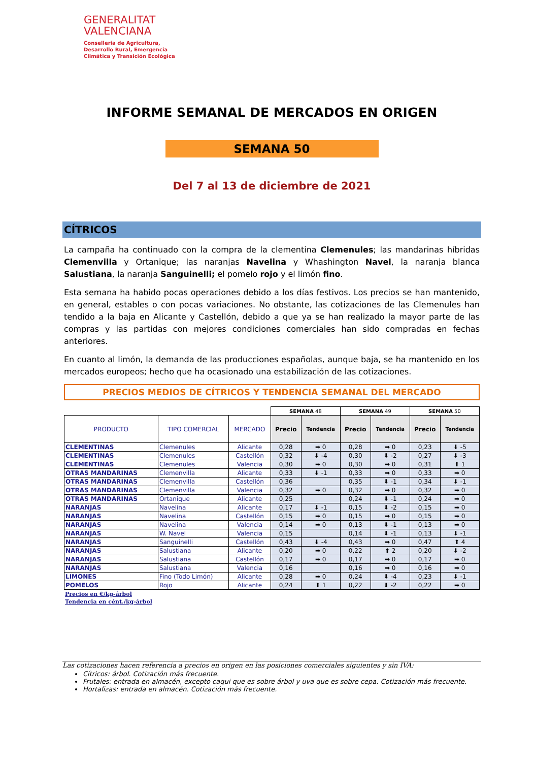GENERALITAT
VALENCIANA
Conselleria de Agricultura,
Desarrollo Rural, Emergencia
Climática y Transición Ecológica
INFORME SEMANAL DE MERCADOS EN ORIGEN
SEMANA 50
Del 7 al 13 de diciembre de 2021
CÍTRICOS
La campaña ha continuado con la compra de la clementina Clemenules; las mandarinas híbridas Clemenvilla y Ortanique; las naranjas Navelina y Whashington Navel, la naranja blanca Salustiana, la naranja Sanguinelli; el pomelo rojo y el limón fino.
Esta semana ha habido pocas operaciones debido a los días festivos. Los precios se han mantenido, en general, estables o con pocas variaciones. No obstante, las cotizaciones de las Clemenules han tendido a la baja en Alicante y Castellón, debido a que ya se han realizado la mayor parte de las compras y las partidas con mejores condiciones comerciales han sido compradas en fechas anteriores.
En cuanto al limón, la demanda de las producciones españolas, aunque baja, se ha mantenido en los mercados europeos; hecho que ha ocasionado una estabilización de las cotizaciones.
PRECIOS MEDIOS DE CÍTRICOS Y TENDENCIA SEMANAL DEL MERCADO
| | | | SEMANA 48 | | SEMANA 49 | | SEMANA 50 | |
| PRODUCTO | TIPO COMERCIAL | MERCADO | Precio | Tendencia | Precio | Tendencia | Precio | Tendencia |
| CLEMENTINAS | Clemenules | Alicante | 0,28 | ➡ 0 | 0,28 | ➡ 0 | 0,23 | ⬇ -5 |
| CLEMENTINAS | Clemenules | Castellón | 0,32 | ⬇ -4 | 0,30 | ⬇ -2 | 0,27 | ⬇ -3 |
| CLEMENTINAS | Clemenules | Valencia | 0,30 | ➡ 0 | 0,30 | ➡ 0 | 0,31 | ⬆ 1 |
| OTRAS MANDARINAS | Clemenvilla | Alicante | 0,33 | ⬇ -1 | 0,33 | ➡ 0 | 0,33 | ➡ 0 |
| OTRAS MANDARINAS | Clemenvilla | Castellón | 0,36 | | 0,35 | ⬇ -1 | 0,34 | ⬇ -1 |
| OTRAS MANDARINAS | Clemenvilla | Valencia | 0,32 | ➡ 0 | 0,32 | ➡ 0 | 0,32 | ➡ 0 |
| OTRAS MANDARINAS | Ortanique | Alicante | 0,25 | | 0,24 | ⬇ -1 | 0,24 | ➡ 0 |
| NARANJAS | Navelina | Alicante | 0,17 | ⬇ -1 | 0,15 | ⬇ -2 | 0,15 | ➡ 0 |
| NARANJAS | Navelina | Castellón | 0,15 | ➡ 0 | 0,15 | ➡ 0 | 0,15 | ➡ 0 |
| NARANJAS | Navelina | Valencia | 0,14 | ➡ 0 | 0,13 | ⬇ -1 | 0,13 | ➡ 0 |
| NARANJAS | W. Navel | Valencia | 0,15 | | 0,14 | ⬇ -1 | 0,13 | ⬇ -1 |
| NARANJAS | Sanguinelli | Castellón | 0,43 | ⬇ -4 | 0,43 | ➡ 0 | 0,47 | ⬆ 4 |
| NARANJAS | Salustiana | Alicante | 0,20 | ➡ 0 | 0,22 | ⬆ 2 | 0,20 | ⬇ -2 |
| NARANJAS | Salustiana | Castellón | 0,17 | ➡ 0 | 0,17 | ➡ 0 | 0,17 | ➡ 0 |
| NARANJAS | Salustiana | Valencia | 0,16 | | 0,16 | ➡ 0 | 0,16 | ➡ 0 |
| LIMONES | Fino (Todo Limón) | Alicante | 0,28 | ➡ 0 | 0,24 | ⬇ -4 | 0,23 | ⬇ -1 |
| POMELOS | Rojo | Alicante | 0,24 | ⬆ 1 | 0,22 | ⬇ -2 | 0,22 | ➡ 0 |
Precios en €/kg-árbol
Tendencia en cént./kg-árbol
Las cotizaciones hacen referencia a precios en origen en las posiciones comerciales siguientes y sin IVA:
Cítricos: árbol. Cotización más frecuente.
Frutales: entrada en almacén, excepto caqui que es sobre árbol y uva que es sobre cepa. Cotización más frecuente.
Hortalizas: entrada en almacén. Cotización más frecuente.